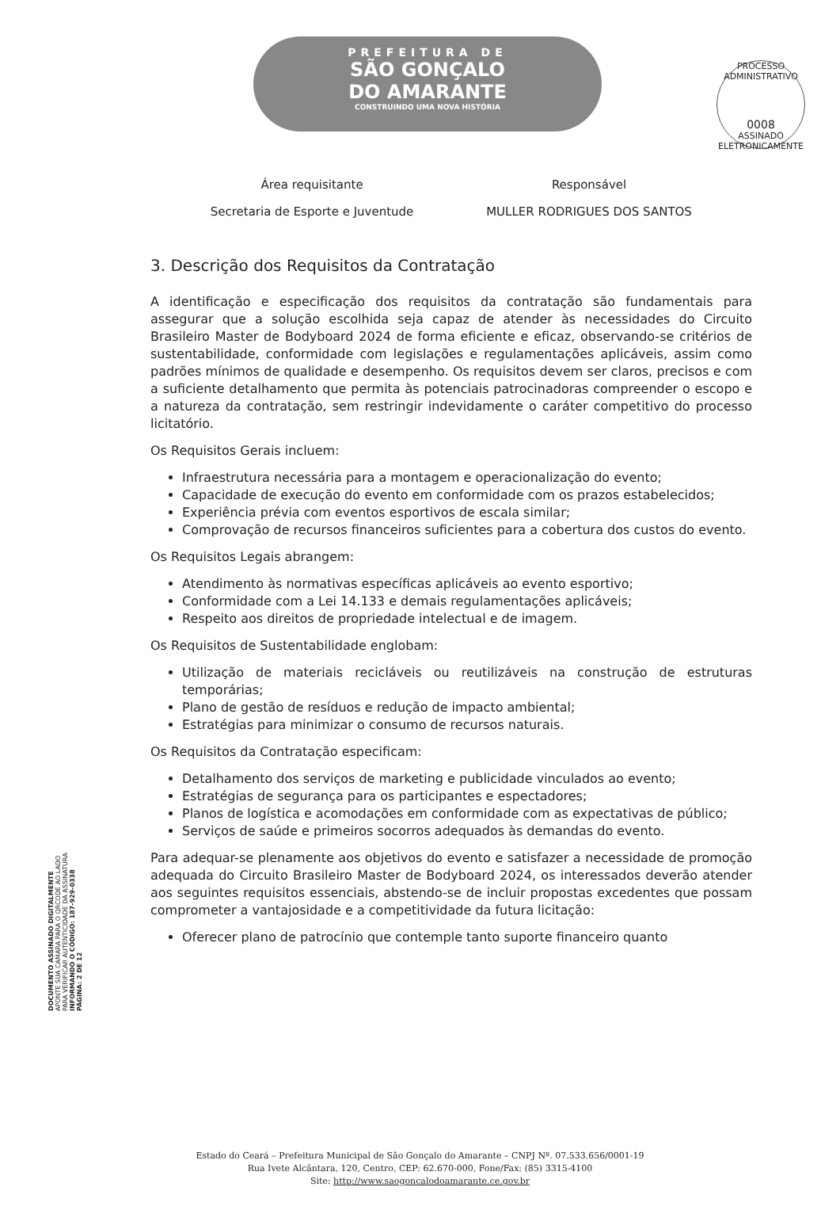PREFEITURA DE
SÃO GONÇALO
DO AMARANTE
CONSTRUINDO UMA NOVA HISTÓRIA
PROCESSO ADMINISTRATIVO
0008
ASSINADO ELETRONICAMENTE
| Área requisitante | Responsável |
| --- | --- |
| Secretaria de Esporte e Juventude | MULLER RODRIGUES DOS SANTOS |
3. Descrição dos Requisitos da Contratação
A identificação e especificação dos requisitos da contratação são fundamentais para assegurar que a solução escolhida seja capaz de atender às necessidades do Circuito Brasileiro Master de Bodyboard 2024 de forma eficiente e eficaz, observando-se critérios de sustentabilidade, conformidade com legislações e regulamentações aplicáveis, assim como padrões mínimos de qualidade e desempenho. Os requisitos devem ser claros, precisos e com a suficiente detalhamento que permita às potenciais patrocinadoras compreender o escopo e a natureza da contratação, sem restringir indevidamente o caráter competitivo do processo licitatório.
Os Requisitos Gerais incluem:
Infraestrutura necessária para a montagem e operacionalização do evento;
Capacidade de execução do evento em conformidade com os prazos estabelecidos;
Experiência prévia com eventos esportivos de escala similar;
Comprovação de recursos financeiros suficientes para a cobertura dos custos do evento.
Os Requisitos Legais abrangem:
Atendimento às normativas específicas aplicáveis ao evento esportivo;
Conformidade com a Lei 14.133 e demais regulamentações aplicáveis;
Respeito aos direitos de propriedade intelectual e de imagem.
Os Requisitos de Sustentabilidade englobam:
Utilização de materiais recicláveis ou reutilizáveis na construção de estruturas temporárias;
Plano de gestão de resíduos e redução de impacto ambiental;
Estratégias para minimizar o consumo de recursos naturais.
Os Requisitos da Contratação especificam:
Detalhamento dos serviços de marketing e publicidade vinculados ao evento;
Estratégias de segurança para os participantes e espectadores;
Planos de logística e acomodações em conformidade com as expectativas de público;
Serviços de saúde e primeiros socorros adequados às demandas do evento.
Para adequar-se plenamente aos objetivos do evento e satisfazer a necessidade de promoção adequada do Circuito Brasileiro Master de Bodyboard 2024, os interessados deverão atender aos seguintes requisitos essenciais, abstendo-se de incluir propostas excedentes que possam comprometer a vantajosidade e a competitividade da futura licitação:
Oferecer plano de patrocínio que contemple tanto suporte financeiro quanto
DOCUMENTO ASSINADO DIGITALMENTE
APONTE SUA CAMARA PARA O QRCODE AO LADO
PARA VERIFICAR AUTENTICIDADE DA ASSINATURA
INFORMANDO O CÓDIGO: 187-929-0338
PÁGINA: 2 DE 12
Estado do Ceará – Prefeitura Municipal de São Gonçalo do Amarante – CNPJ Nº. 07.533.656/0001-19
Rua Ivete Alcântara, 120, Centro, CEP: 62.670-000, Fone/Fax: (85) 3315-4100
Site: http://www.saogoncalodoamarante.ce.gov.br